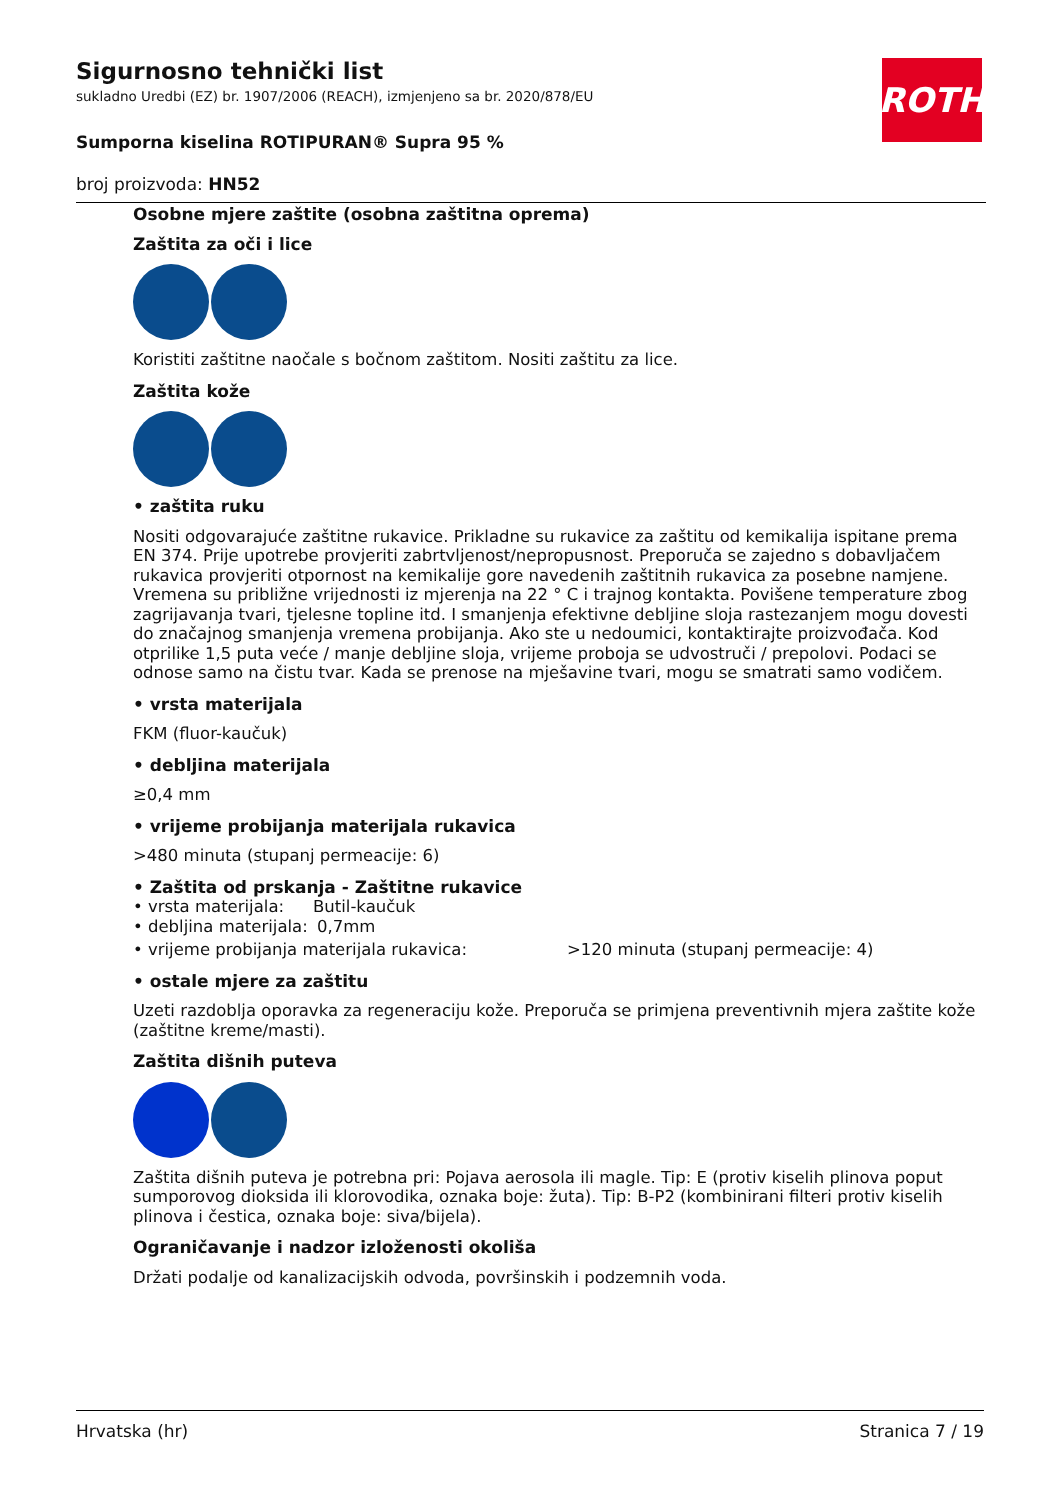Sigurnosno tehnički list
sukladno Uredbi (EZ) br. 1907/2006 (REACH), izmjenjeno sa br. 2020/878/EU
Sumporna kiselina ROTIPURAN® Supra 95 %
broj proizvoda: HN52
ROTH
Osobne mjere zaštite (osobna zaštitna oprema)
Zaštita za oči i lice
Koristiti zaštitne naočale s bočnom zaštitom. Nositi zaštitu za lice.
Zaštita kože
• zaštita ruku
Nositi odgovarajuće zaštitne rukavice. Prikladne su rukavice za zaštitu od kemikalija ispitane prema EN 374. Prije upotrebe provjeriti zabrtvljenost/nepropusnost. Preporuča se zajedno s dobavljačem rukavica provjeriti otpornost na kemikalije gore navedenih zaštitnih rukavica za posebne namjene. Vremena su približne vrijednosti iz mjerenja na 22 ° C i trajnog kontakta. Povišene temperature zbog zagrijavanja tvari, tjelesne topline itd. I smanjenja efektivne debljine sloja rastezanjem mogu dovesti do značajnog smanjenja vremena probijanja. Ako ste u nedoumici, kontaktirajte proizvođača. Kod otprilike 1,5 puta veće / manje debljine sloja, vrijeme proboja se udvostruči / prepolovi. Podaci se odnose samo na čistu tvar. Kada se prenose na mješavine tvari, mogu se smatrati samo vodičem.
• vrsta materijala
FKM (fluor-kaučuk)
• debljina materijala
≥0,4 mm
• vrijeme probijanja materijala rukavica
>480 minuta (stupanj permeacije: 6)
• Zaštita od prskanja - Zaštitne rukavice
• vrsta materijala:
Butil-kaučuk
• debljina materijala:
0,7mm
• vrijeme probijanja materijala rukavica: >120 minuta (stupanj permeacije: 4)
• ostale mjere za zaštitu
Uzeti razdoblja oporavka za regeneraciju kože. Preporuča se primjena preventivnih mjera zaštite kože (zaštitne kreme/masti).
Zaštita dišnih puteva
Zaštita dišnih puteva je potrebna pri: Pojava aerosola ili magle. Tip: E (protiv kiselih plinova poput sumporovog dioksida ili klorovodika, oznaka boje: žuta). Tip: B-P2 (kombinirani filteri protiv kiselih plinova i čestica, oznaka boje: siva/bijela).
Ograničavanje i nadzor izloženosti okoliša
Držati podalje od kanalizacijskih odvoda, površinskih i podzemnih voda.
Hrvatska (hr) Stranica 7 / 19